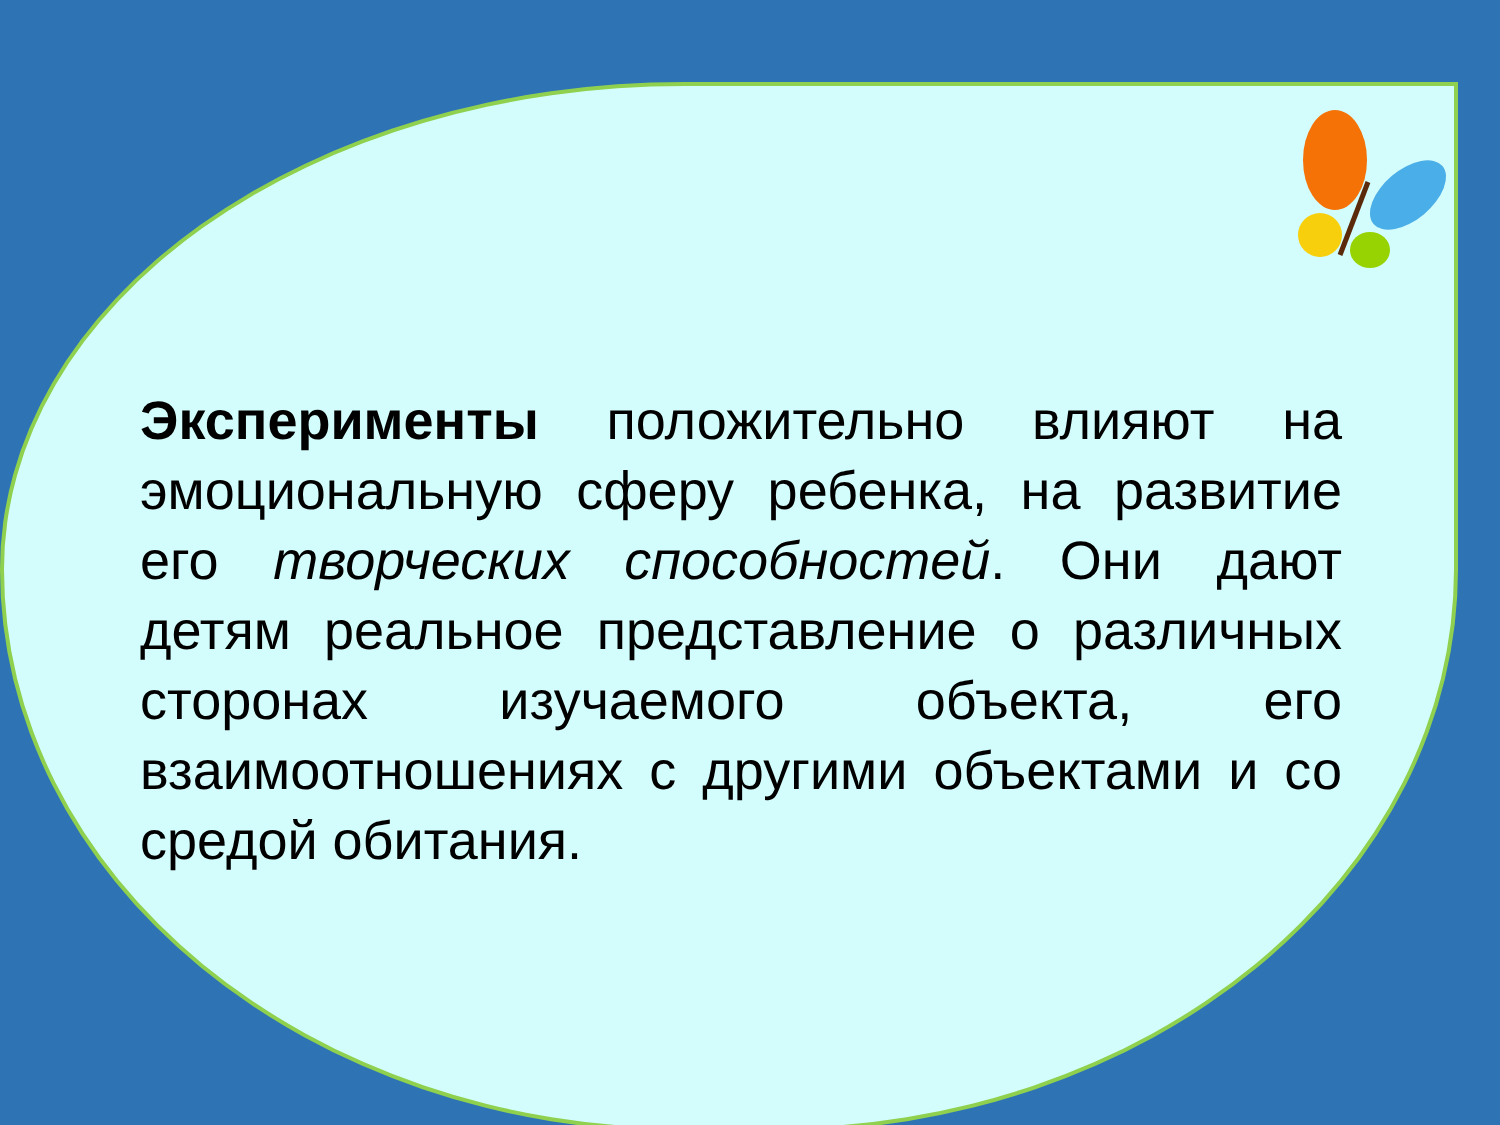Эксперименты положительно влияют на эмоциональную сферу ребенка, на развитие его творческих способностей. Они дают детям реальное представление о различных сторонах изучаемого объекта, его взаимоотношениях с другими объектами и со средой обитания.